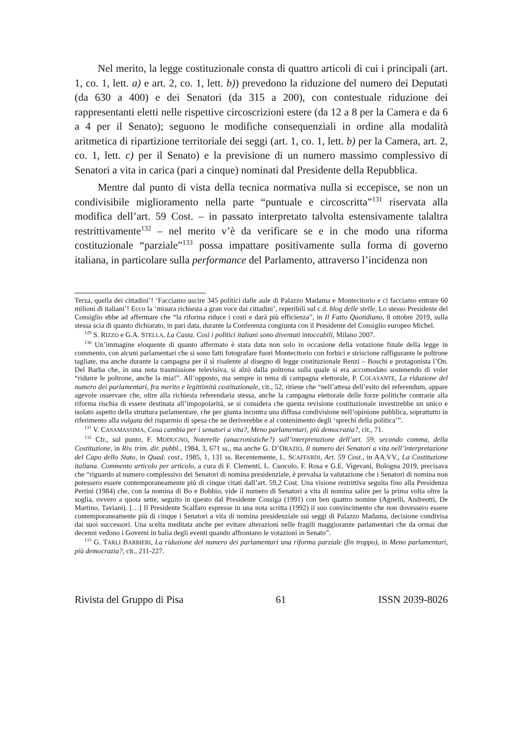Nel merito, la legge costituzionale consta di quattro articoli di cui i principali (art. 1, co. 1, lett. a) e art. 2, co. 1, lett. b)) prevedono la riduzione del numero dei Deputati (da 630 a 400) e dei Senatori (da 315 a 200), con contestuale riduzione dei rappresentanti eletti nelle rispettive circoscrizioni estere (da 12 a 8 per la Camera e da 6 a 4 per il Senato); seguono le modifiche consequenziali in ordine alla modalità aritmetica di ripartizione territoriale dei seggi (art. 1, co. 1, lett. b) per la Camera, art. 2, co. 1, lett. c) per il Senato) e la previsione di un numero massimo complessivo di Senatori a vita in carica (pari a cinque) nominati dal Presidente della Repubblica.
Mentre dal punto di vista della tecnica normativa nulla si eccepisce, se non un condivisibile miglioramento nella parte “puntuale e circoscritta”<sup>131</sup> riservata alla modifica dell’art. 59 Cost. – in passato interpretato talvolta estensivamente talaltra restrittivamente<sup>132</sup> – nel merito v’è da verificare se e in che modo una riforma costituzionale “parziale”<sup>133</sup> possa impattare positivamente sulla forma di governo italiana, in particolare sulla performance del Parlamento, attraverso l’incidenza non
Terza, quella dei cittadini’! ‘Facciamo uscire 345 politici dalle aule di Palazzo Madama e Montecitorio e ci facciamo entrare 60 milioni di italiani’! Ecco la ‘misura richiesta a gran voce dai cittadini’, reperibili sul c.d. blog delle stelle. Lo stesso Presidente del Consiglio ebbe ad affermare che “la riforma riduce i costi e darà più efficienza”, in Il Fatto Quotidiano, 8 ottobre 2019, sulla stessa scia di quanto dichiarato, in pari data, durante la Conferenza congiunta con il Presidente del Consiglio europeo Michel.
<sup>129</sup> S. RIZZO e G.A. STELLA, La Casta. Così i politici italiani sono diventati intoccabili, Milano 2007.
<sup>130</sup> Un’immagine eloquente di quanto affermato è stata data non solo in occasione della votazione finale della legge in commento, con alcuni parlamentari che si sono fatti fotografare fuori Montecitorio con forbici e striscione raffigurante le poltrone tagliate, ma anche durante la campagna per il sì risalente al disegno di legge costituzionale Renzi – Boschi e protagonista l’On. Del Barba che, in una nota trasmissione televisiva, si alzò dalla poltrona sulla quale si era accomodato sostenendo di voler “ridurre le poltrone, anche la mia!”. All’opposto, ma sempre in tema di campagna elettorale, P. COLASANTE, La riduzione del numero dei parlamentari, fra merito e legittimità costituzionale, cit., 52, ritiene che “nell’attesa dell’esito del referendum, appare agevole osservare che, oltre alla richiesta referendaria stessa, anche la campagna elettorale delle forze politiche contrarie alla riforma rischia di essere destinata all’impopolarità, se si considera che questa revisione costituzionale investirebbe un unico e isolato aspetto della struttura parlamentare, che per giunta incontra una diffusa condivisione nell’opinione pubblica, soprattutto in riferimento alla vulgata del risparmio di spesa che ne deriverebbe e al contenimento degli ‘sprechi della politica’”.
<sup>131</sup> V. CASAMASSIMA, Cosa cambia per i senatori a vita?, Meno parlamentari, più democrazia?, cit., 71.
<sup>132</sup> Cfr., sul punto, F. MODUGNO, Noterelle (anacronistiche?) sull’interpretazione dell’art. 59, secondo comma, della Costituzione, in Riv. trim. dir. pubbl., 1984, 3, 671 ss., ma anche G. D’ORAZIO, Il numero dei Senatori a vita nell’interpretazione del Capo dello Stato, in Quad. cost., 1985, 1, 131 ss. Recentemente, L. SCAFFARDI, Art. 59 Cost., in AA.VV., La Costituzione italiana. Commento articolo per articolo, a cura di F. Clementi, L. Cuocolo, F. Rosa e G.E. Vigevani, Bologna 2019, precisava che “riguardo al numero complessivo dei Senatori di nomina presidenziale, è prevalsa la valutazione che i Senatori di nomina non potessero essere contemporaneamente più di cinque citati dall’art. 59,2 Cost. Una visione restrittiva seguita fino alla Presidenza Pertini (1984) che, con la nomina di Bo e Bobbio, vide il numero di Senatori a vita di nomina salire per la prima volta oltre la soglia, ovvero a quota sette, seguito in questo dal Presidente Cossiga (1991) con ben quattro nomine (Agnelli, Andreotti, De Martino, Taviani). […] Il Presidente Scalfaro espresse in una nota scritta (1992) il suo convincimento che non dovessero essere contemporaneamente più di cinque i Senatori a vita di nomina presidenziale sui seggi di Palazzo Madama, decisione condivisa dai suoi successori. Una scelta meditata anche per evitare alterazioni nelle fragili maggioranze parlamentari che da ormai due decenni vedono i Governi in balìa degli eventi quando affrontano le votazioni in Senato”.
<sup>133</sup> G. TARLI BARBIERI, La riduzione del numero dei parlamentari una riforma parziale (fin troppo), in Meno parlamentari, più democrazia?, cit., 211-227.
Rivista del Gruppo di Pisa 61 ISSN 2039-8026